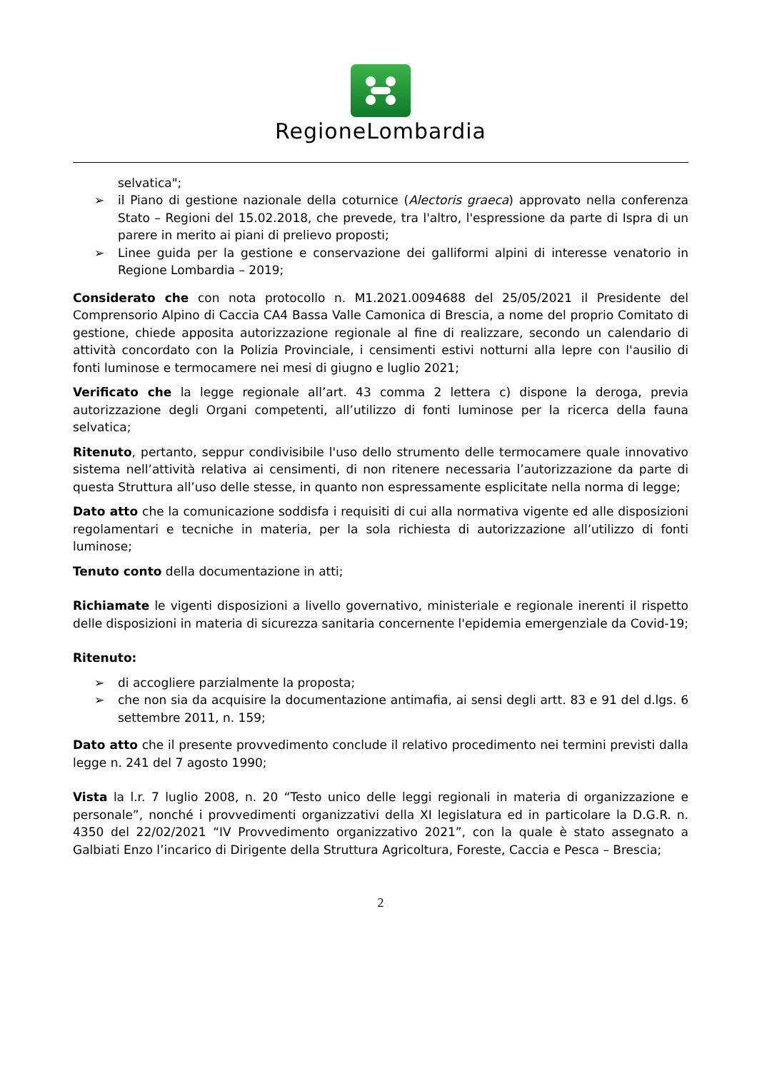RegioneLombardia
selvatica";
➢ il Piano di gestione nazionale della coturnice (Alectoris graeca) approvato nella conferenza Stato – Regioni del 15.02.2018, che prevede, tra l'altro, l'espressione da parte di Ispra di un parere in merito ai piani di prelievo proposti;
➢ Linee guida per la gestione e conservazione dei galliformi alpini di interesse venatorio in Regione Lombardia – 2019;
Considerato che con nota protocollo n. M1.2021.0094688 del 25/05/2021 il Presidente del Comprensorio Alpino di Caccia CA4 Bassa Valle Camonica di Brescia, a nome del proprio Comitato di gestione, chiede apposita autorizzazione regionale al fine di realizzare, secondo un calendario di attività concordato con la Polizia Provinciale, i censimenti estivi notturni alla lepre con l'ausilio di fonti luminose e termocamere nei mesi di giugno e luglio 2021;
Verificato che la legge regionale all’art. 43 comma 2 lettera c) dispone la deroga, previa autorizzazione degli Organi competenti, all’utilizzo di fonti luminose per la ricerca della fauna selvatica;
Ritenuto, pertanto, seppur condivisibile l'uso dello strumento delle termocamere quale innovativo sistema nell’attività relativa ai censimenti, di non ritenere necessaria l’autorizzazione da parte di questa Struttura all’uso delle stesse, in quanto non espressamente esplicitate nella norma di legge;
Dato atto che la comunicazione soddisfa i requisiti di cui alla normativa vigente ed alle disposizioni regolamentari e tecniche in materia, per la sola richiesta di autorizzazione all’utilizzo di fonti luminose;
Tenuto conto della documentazione in atti;
Richiamate le vigenti disposizioni a livello governativo, ministeriale e regionale inerenti il rispetto delle disposizioni in materia di sicurezza sanitaria concernente l'epidemia emergenziale da Covid-19;
Ritenuto:
➢ di accogliere parzialmente la proposta;
➢ che non sia da acquisire la documentazione antimafia, ai sensi degli artt. 83 e 91 del d.lgs. 6 settembre 2011, n. 159;
Dato atto che il presente provvedimento conclude il relativo procedimento nei termini previsti dalla legge n. 241 del 7 agosto 1990;
Vista la l.r. 7 luglio 2008, n. 20 “Testo unico delle leggi regionali in materia di organizzazione e personale”, nonché i provvedimenti organizzativi della XI legislatura ed in particolare la D.G.R. n. 4350 del 22/02/2021 “IV Provvedimento organizzativo 2021”, con la quale è stato assegnato a Galbiati Enzo l’incarico di Dirigente della Struttura Agricoltura, Foreste, Caccia e Pesca – Brescia;
2